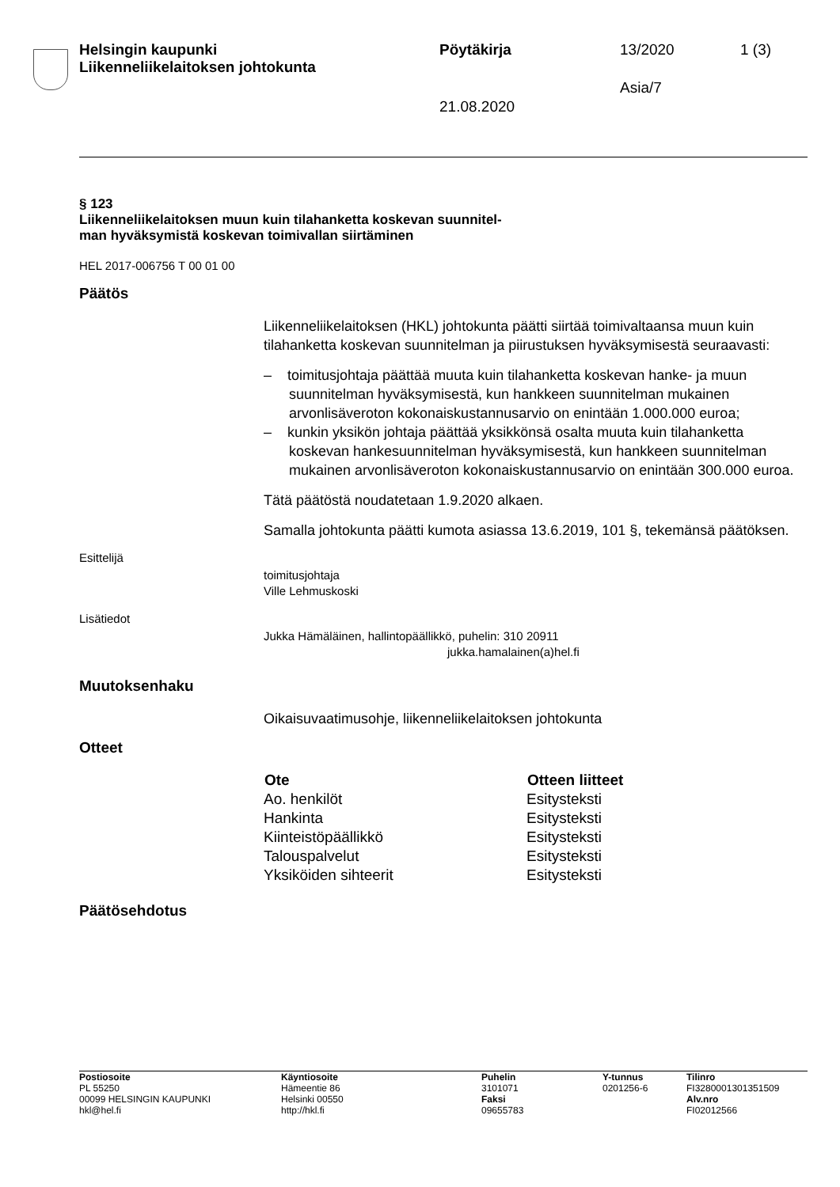| Helsingin kaupunki Liikenneliikelaitoksen johtokunta | Pöytäkirja | 13/2020 | 1 (3) |
| | 21.08.2020 | Asia/7 | |
§ 123
Liikenneliikelaitoksen muun kuin tilahanketta koskevan suunnitel-
man hyväksymistä koskevan toimivallan siirtäminen
HEL 2017-006756 T 00 01 00
Päätös
Liikenneliikelaitoksen (HKL) johtokunta päätti siirtää toimivaltaansa muun kuin tilahanketta koskevan suunnitelman ja piirustuksen hyväksymisestä seuraavasti:
– toimitusjohtaja päättää muuta kuin tilahanketta koskevan hanke- ja muun suunnitelman hyväksymisestä, kun hankkeen suunnitelman mukainen arvonlisäveroton kokonaiskustannusarvio on enintään 1.000.000 euroa;
– kunkin yksikön johtaja päättää yksikkönsä osalta muuta kuin tilahanketta koskevan hankesuunnitelman hyväksymisestä, kun hankkeen suunnitelman mukainen arvonlisäveroton kokonaiskustannusarvio on enintään 300.000 euroa.
Tätä päätöstä noudatetaan 1.9.2020 alkaen.
Samalla johtokunta päätti kumota asiassa 13.6.2019, 101 §, tekemänsä päätöksen.
Esittelijä
toimitusjohtaja
Ville Lehmuskoski
Lisätiedot
Jukka Hämäläinen, hallintopäällikkö, puhelin: 310 20911
jukka.hamalainen(a)hel.fi
Muutoksenhaku
Oikaisuvaatimusohje, liikenneliikelaitoksen johtokunta
Otteet
| Ote | Otteen liitteet |
| --- | --- |
| Ao. henkilöt | Esitysteksti |
| Hankinta | Esitysteksti |
| Kiinteistöpäällikkö | Esitysteksti |
| Talouspalvelut | Esitysteksti |
| Yksiköiden sihteerit | Esitysteksti |
Päätösehdotus
| Postiosoite PL 55250 00099 HELSINGIN KAUPUNKI hkl@hel.fi | Käyntiosoite Hämeentie 86 Helsinki 00550 http://hkl.fi | Puhelin 3101071 Faksi 09655783 | Y-tunnus 0201256-6 | Tilinro FI3280001301351509 Alv.nro FI02012566 |